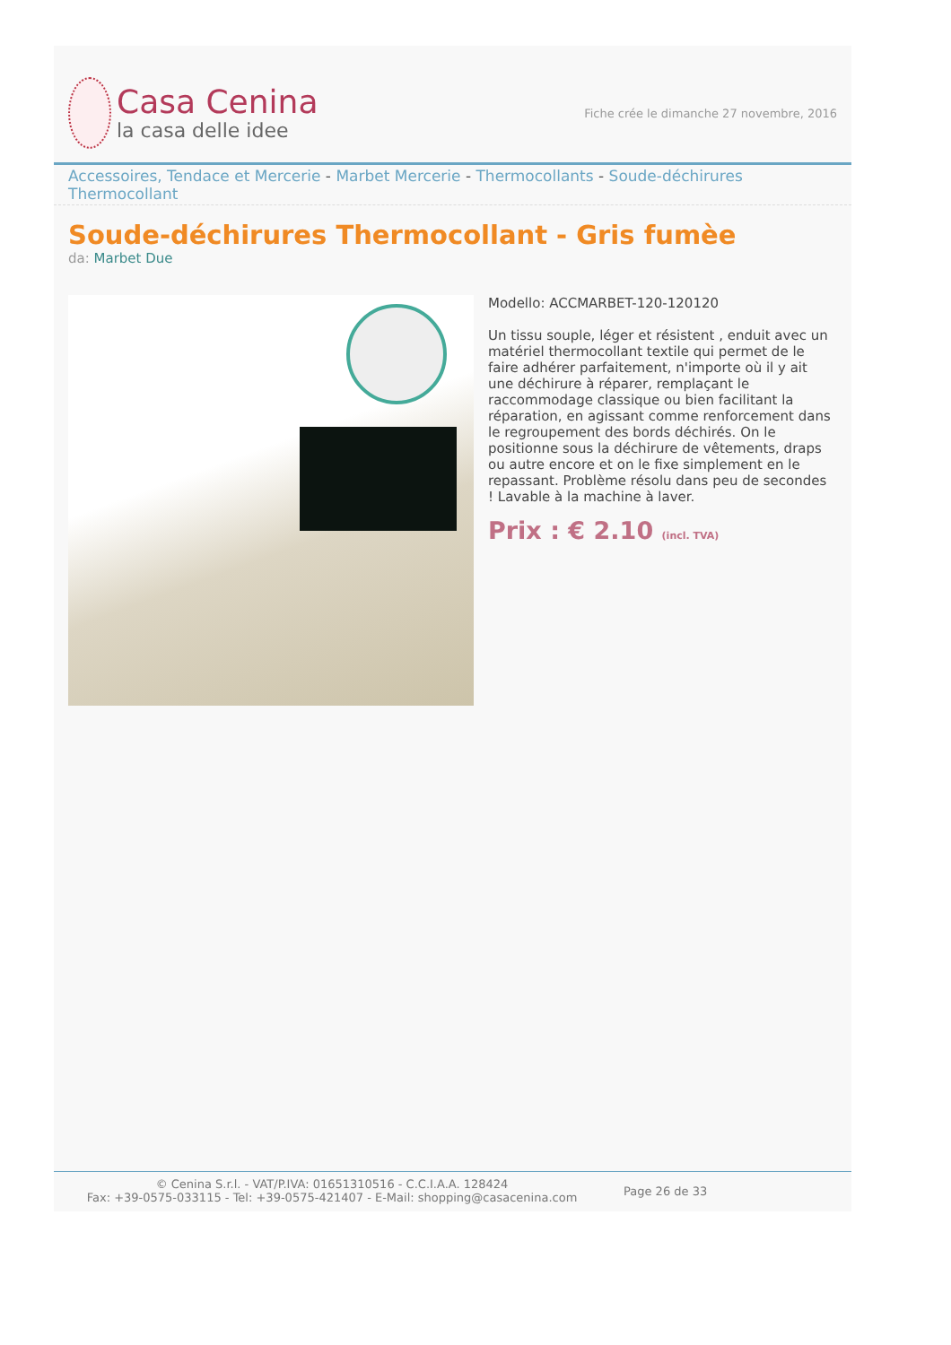Casa Cenina
la casa delle idee
Fiche crée le dimanche 27 novembre, 2016
Accessoires, Tendace et Mercerie - Marbet Mercerie - Thermocollants - Soude-déchirures Thermocollant
Soude-déchirures Thermocollant - Gris fumèe
da: Marbet Due
Modello: ACCMARBET-120-120120
Un tissu souple, léger et résistent , enduit avec un matériel thermocollant textile qui permet de le faire adhérer parfaitement, n'importe où il y ait une déchirure à réparer, remplaçant le raccommodage classique ou bien facilitant la réparation, en agissant comme renforcement dans le regroupement des bords déchirés. On le positionne sous la déchirure de vêtements, draps ou autre encore et on le fixe simplement en le repassant. Problème résolu dans peu de secondes ! Lavable à la machine à laver.
Prix : € 2.10 (incl. TVA)
© Cenina S.r.l. - VAT/P.IVA: 01651310516 - C.C.I.A.A. 128424
Fax: +39-0575-033115 - Tel: +39-0575-421407 - E-Mail: shopping@casacenina.com
Page 26 de 33